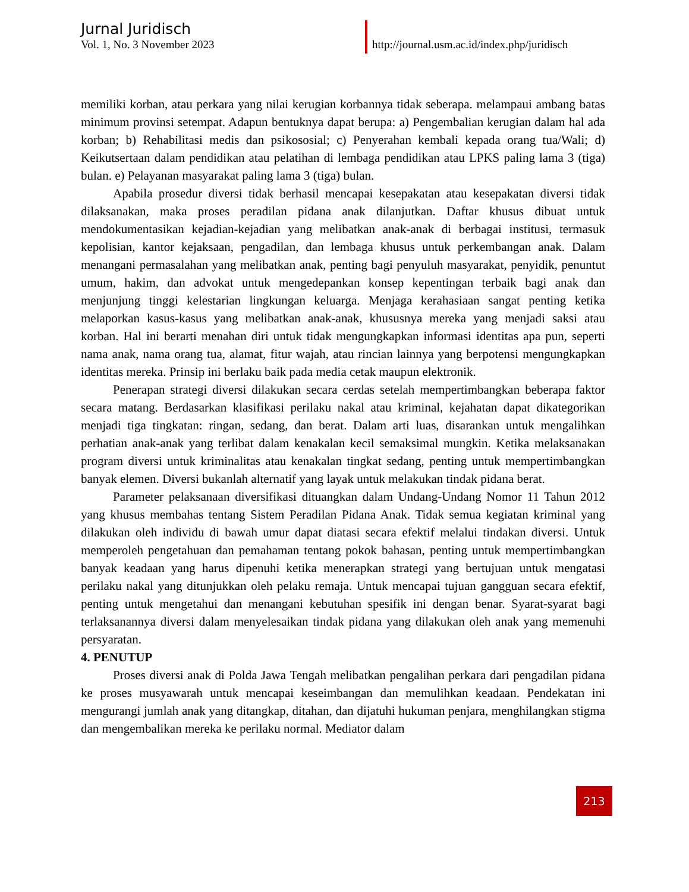Jurnal Juridisch
Vol. 1, No. 3 November 2023
http://journal.usm.ac.id/index.php/juridisch
memiliki korban, atau perkara yang nilai kerugian korbannya tidak seberapa. melampaui ambang batas minimum provinsi setempat. Adapun bentuknya dapat berupa: a) Pengembalian kerugian dalam hal ada korban; b) Rehabilitasi medis dan psikososial; c) Penyerahan kembali kepada orang tua/Wali; d) Keikutsertaan dalam pendidikan atau pelatihan di lembaga pendidikan atau LPKS paling lama 3 (tiga) bulan. e) Pelayanan masyarakat paling lama 3 (tiga) bulan.
Apabila prosedur diversi tidak berhasil mencapai kesepakatan atau kesepakatan diversi tidak dilaksanakan, maka proses peradilan pidana anak dilanjutkan. Daftar khusus dibuat untuk mendokumentasikan kejadian-kejadian yang melibatkan anak-anak di berbagai institusi, termasuk kepolisian, kantor kejaksaan, pengadilan, dan lembaga khusus untuk perkembangan anak. Dalam menangani permasalahan yang melibatkan anak, penting bagi penyuluh masyarakat, penyidik, penuntut umum, hakim, dan advokat untuk mengedepankan konsep kepentingan terbaik bagi anak dan menjunjung tinggi kelestarian lingkungan keluarga. Menjaga kerahasiaan sangat penting ketika melaporkan kasus-kasus yang melibatkan anak-anak, khususnya mereka yang menjadi saksi atau korban. Hal ini berarti menahan diri untuk tidak mengungkapkan informasi identitas apa pun, seperti nama anak, nama orang tua, alamat, fitur wajah, atau rincian lainnya yang berpotensi mengungkapkan identitas mereka. Prinsip ini berlaku baik pada media cetak maupun elektronik.
Penerapan strategi diversi dilakukan secara cerdas setelah mempertimbangkan beberapa faktor secara matang. Berdasarkan klasifikasi perilaku nakal atau kriminal, kejahatan dapat dikategorikan menjadi tiga tingkatan: ringan, sedang, dan berat. Dalam arti luas, disarankan untuk mengalihkan perhatian anak-anak yang terlibat dalam kenakalan kecil semaksimal mungkin. Ketika melaksanakan program diversi untuk kriminalitas atau kenakalan tingkat sedang, penting untuk mempertimbangkan banyak elemen. Diversi bukanlah alternatif yang layak untuk melakukan tindak pidana berat.
Parameter pelaksanaan diversifikasi dituangkan dalam Undang-Undang Nomor 11 Tahun 2012 yang khusus membahas tentang Sistem Peradilan Pidana Anak. Tidak semua kegiatan kriminal yang dilakukan oleh individu di bawah umur dapat diatasi secara efektif melalui tindakan diversi. Untuk memperoleh pengetahuan dan pemahaman tentang pokok bahasan, penting untuk mempertimbangkan banyak keadaan yang harus dipenuhi ketika menerapkan strategi yang bertujuan untuk mengatasi perilaku nakal yang ditunjukkan oleh pelaku remaja. Untuk mencapai tujuan gangguan secara efektif, penting untuk mengetahui dan menangani kebutuhan spesifik ini dengan benar. Syarat-syarat bagi terlaksanannya diversi dalam menyelesaikan tindak pidana yang dilakukan oleh anak yang memenuhi persyaratan.
4. PENUTUP
Proses diversi anak di Polda Jawa Tengah melibatkan pengalihan perkara dari pengadilan pidana ke proses musyawarah untuk mencapai keseimbangan dan memulihkan keadaan. Pendekatan ini mengurangi jumlah anak yang ditangkap, ditahan, dan dijatuhi hukuman penjara, menghilangkan stigma dan mengembalikan mereka ke perilaku normal. Mediator dalam
213